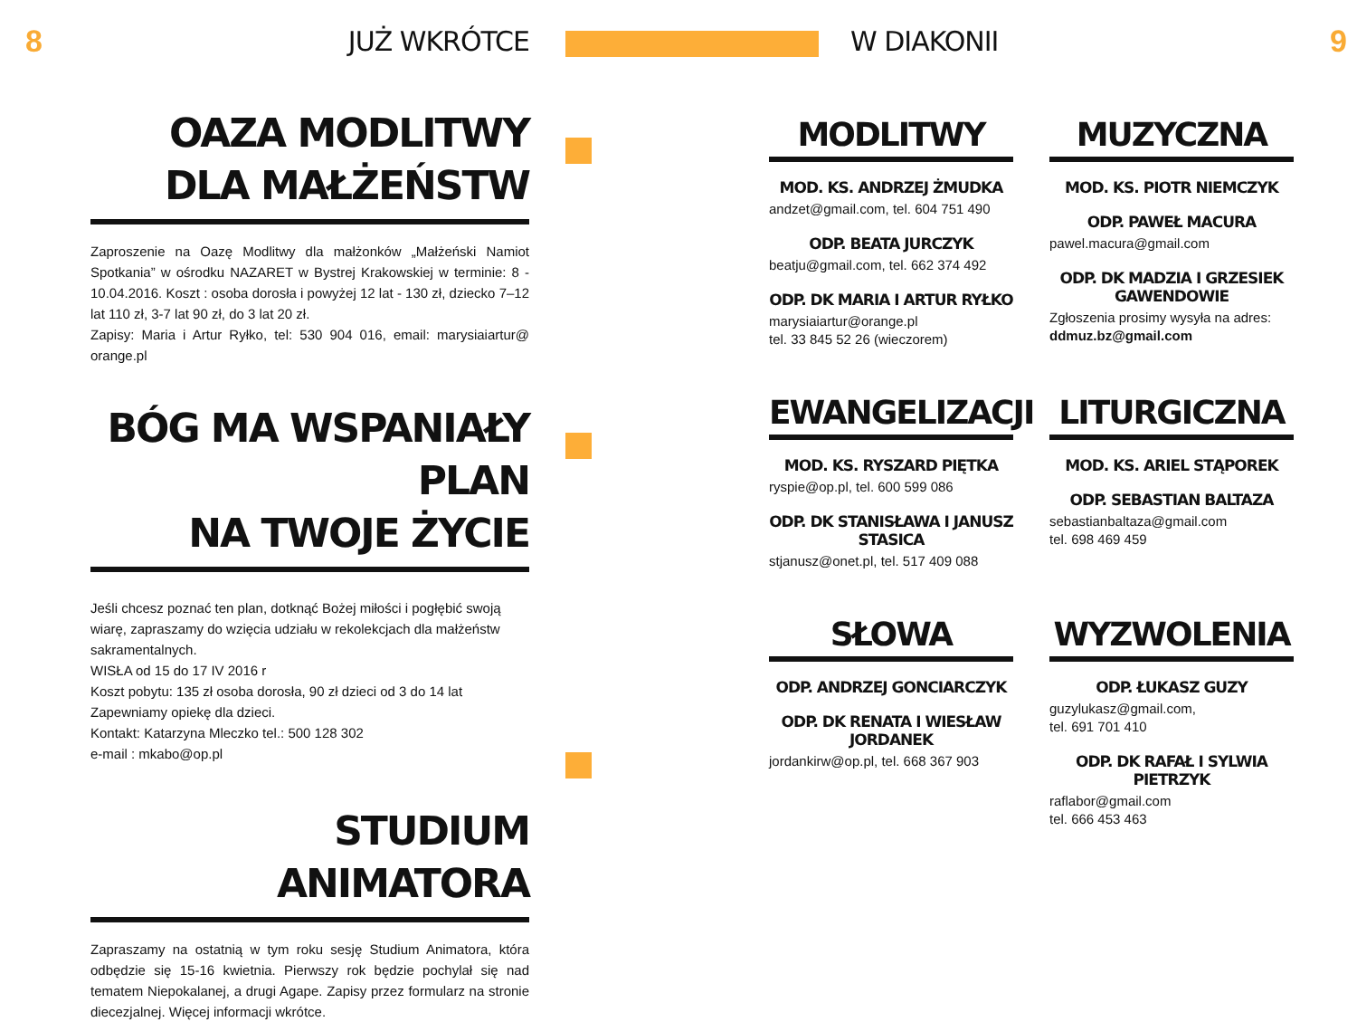8 9
JUŻ WKRÓTCE
OAZA MODLITWY
DLA MAŁŻEŃSTW
Zaproszenie na Oazę Modlitwy dla małżonków „Małżeński Namiot Spotkania” w ośrodku NAZARET w Bystrej Krakowskiej w terminie: 8 - 10.04.2016. Koszt : osoba dorosła i powyżej 12 lat - 130 zł, dziecko 7–12 lat 110 zł, 3-7 lat 90 zł, do 3 lat 20 zł.
Zapisy: Maria i Artur Ryłko, tel: 530 904 016, email: marysiaiartur@ orange.pl
BÓG MA WSPANIAŁY PLAN
NA TWOJE ŻYCIE
Jeśli chcesz poznać ten plan, dotknąć Bożej miłości i pogłębić swoją wiarę, zapraszamy do wzięcia udziału w rekolekcjach dla małżeństw sakramentalnych.
WISŁA od 15 do 17 IV 2016 r
Koszt pobytu: 135 zł osoba dorosła, 90 zł dzieci od 3 do 14 lat
Zapewniamy opiekę dla dzieci.
Kontakt: Katarzyna Mleczko tel.: 500 128 302
e-mail : mkabo@op.pl
STUDIUM ANIMATORA
Zapraszamy na ostatnią w tym roku sesję Studium Animatora, która odbędzie się 15-16 kwietnia. Pierwszy rok będzie pochylał się nad tematem Niepokalanej, a drugi Agape. Zapisy przez formularz na stronie diecezjalnej. Więcej informacji wkrótce.
W DIAKONII
MODLITWY
MOD. KS. ANDRZEJ ŻMUDKA
andzet@gmail.com, tel. 604 751 490
ODP. BEATA JURCZYK
beatju@gmail.com, tel. 662 374 492
ODP. DK MARIA I ARTUR RYŁKO
marysiaiartur@orange.pl
tel. 33 845 52 26 (wieczorem)
MUZYCZNA
MOD. KS. PIOTR NIEMCZYK
ODP. PAWEŁ MACURA
pawel.macura@gmail.com
ODP. DK MADZIA I GRZESIEK GAWENDOWIE
Zgłoszenia prosimy wysyła na adres:
ddmuz.bz@gmail.com
EWANGELIZACJI
MOD. KS. RYSZARD PIĘTKA
ryspie@op.pl, tel. 600 599 086
ODP. DK STANISŁAWA I JANUSZ STASICA
stjanusz@onet.pl, tel. 517 409 088
LITURGICZNA
MOD. KS. ARIEL STĄPOREK
ODP. SEBASTIAN BALTAZA
sebastianbaltaza@gmail.com
tel. 698 469 459
SŁOWA
ODP. ANDRZEJ GONCIARCZYK
ODP. DK RENATA I WIESŁAW JORDANEK
jordankirw@op.pl, tel. 668 367 903
WYZWOLENIA
ODP. ŁUKASZ GUZY
guzylukasz@gmail.com,
tel. 691 701 410
ODP. DK RAFAŁ I SYLWIA PIETRZYK
raflabor@gmail.com
tel. 666 453 463